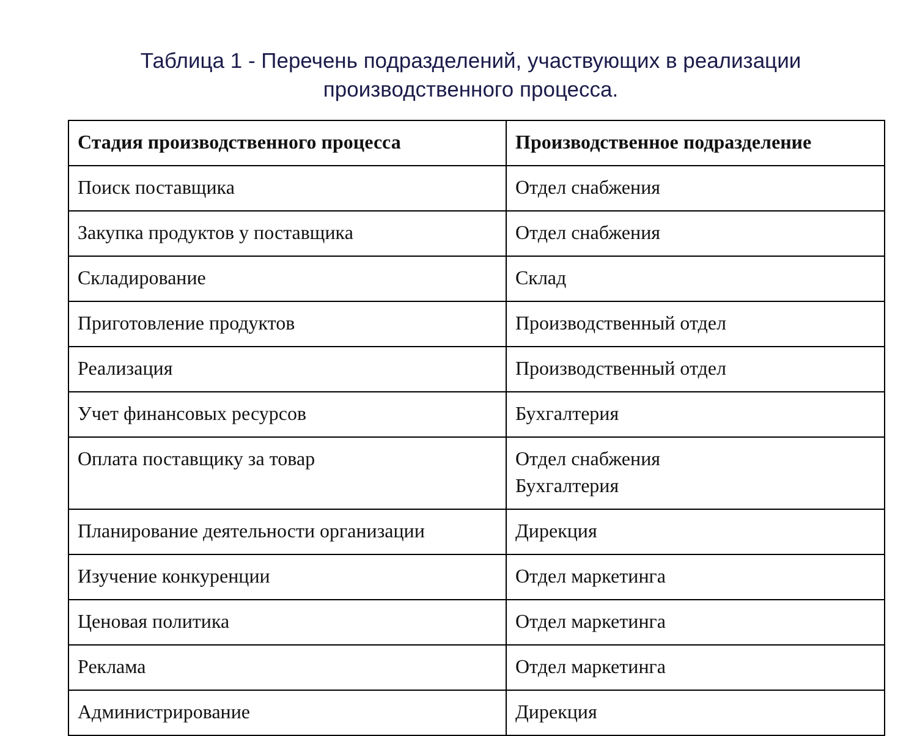Таблица 1 - Перечень подразделений, участвующих в реализации
производственного процесса.
| Стадия производственного процесса | Производственное подразделение |
| --- | --- |
| Поиск поставщика | Отдел снабжения |
| Закупка продуктов у поставщика | Отдел снабжения |
| Складирование | Склад |
| Приготовление продуктов | Производственный отдел |
| Реализация | Производственный отдел |
| Учет финансовых ресурсов | Бухгалтерия |
| Оплата поставщику за товар | Отдел снабжения Бухгалтерия |
| Планирование деятельности организации | Дирекция |
| Изучение конкуренции | Отдел маркетинга |
| Ценовая политика | Отдел маркетинга |
| Реклама | Отдел маркетинга |
| Администрирование | Дирекция |